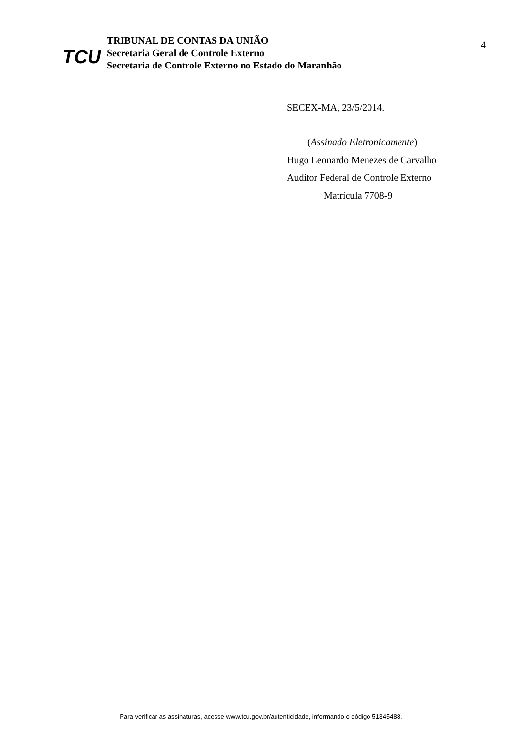TCU
TRIBUNAL DE CONTAS DA UNIÃO
Secretaria Geral de Controle Externo
Secretaria de Controle Externo no Estado do Maranhão
4
SECEX-MA, 23/5/2014.
(Assinado Eletronicamente)
Hugo Leonardo Menezes de Carvalho
Auditor Federal de Controle Externo
Matrícula 7708-9
Para verificar as assinaturas, acesse www.tcu.gov.br/autenticidade, informando o código 51345488.